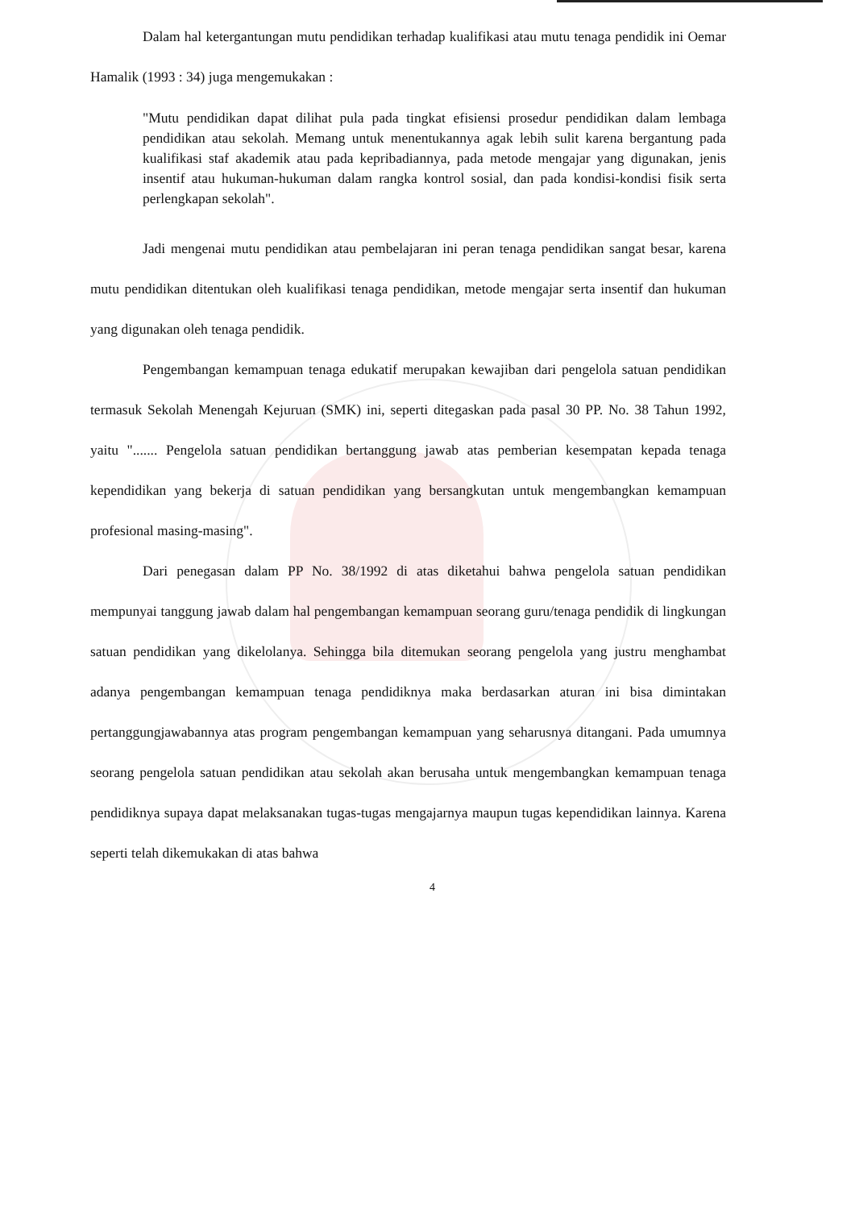Dalam hal ketergantungan mutu pendidikan terhadap kualifikasi atau mutu tenaga pendidik ini Oemar Hamalik (1993 : 34) juga mengemukakan :
"Mutu pendidikan dapat dilihat pula pada tingkat efisiensi prosedur pendidikan dalam lembaga pendidikan atau sekolah. Memang untuk menentukannya agak lebih sulit karena bergantung pada kualifikasi staf akademik atau pada kepribadiannya, pada metode mengajar yang digunakan, jenis insentif atau hukuman-hukuman dalam rangka kontrol sosial, dan pada kondisi-kondisi fisik serta perlengkapan sekolah".
Jadi mengenai mutu pendidikan atau pembelajaran ini peran tenaga pendidikan sangat besar, karena mutu pendidikan ditentukan oleh kualifikasi tenaga pendidikan, metode mengajar serta insentif dan hukuman yang digunakan oleh tenaga pendidik.
Pengembangan kemampuan tenaga edukatif merupakan kewajiban dari pengelola satuan pendidikan termasuk Sekolah Menengah Kejuruan (SMK) ini, seperti ditegaskan pada pasal 30 PP. No. 38 Tahun 1992, yaitu "....... Pengelola satuan pendidikan bertanggung jawab atas pemberian kesempatan kepada tenaga kependidikan yang bekerja di satuan pendidikan yang bersangkutan untuk mengembangkan kemampuan profesional masing-masing".
Dari penegasan dalam PP No. 38/1992 di atas diketahui bahwa pengelola satuan pendidikan mempunyai tanggung jawab dalam hal pengembangan kemampuan seorang guru/tenaga pendidik di lingkungan satuan pendidikan yang dikelolanya. Sehingga bila ditemukan seorang pengelola yang justru menghambat adanya pengembangan kemampuan tenaga pendidiknya maka berdasarkan aturan ini bisa dimintakan pertanggungjawabannya atas program pengembangan kemampuan yang seharusnya ditangani. Pada umumnya seorang pengelola satuan pendidikan atau sekolah akan berusaha untuk mengembangkan kemampuan tenaga pendidiknya supaya dapat melaksanakan tugas-tugas mengajarnya maupun tugas kependidikan lainnya. Karena seperti telah dikemukakan di atas bahwa
4